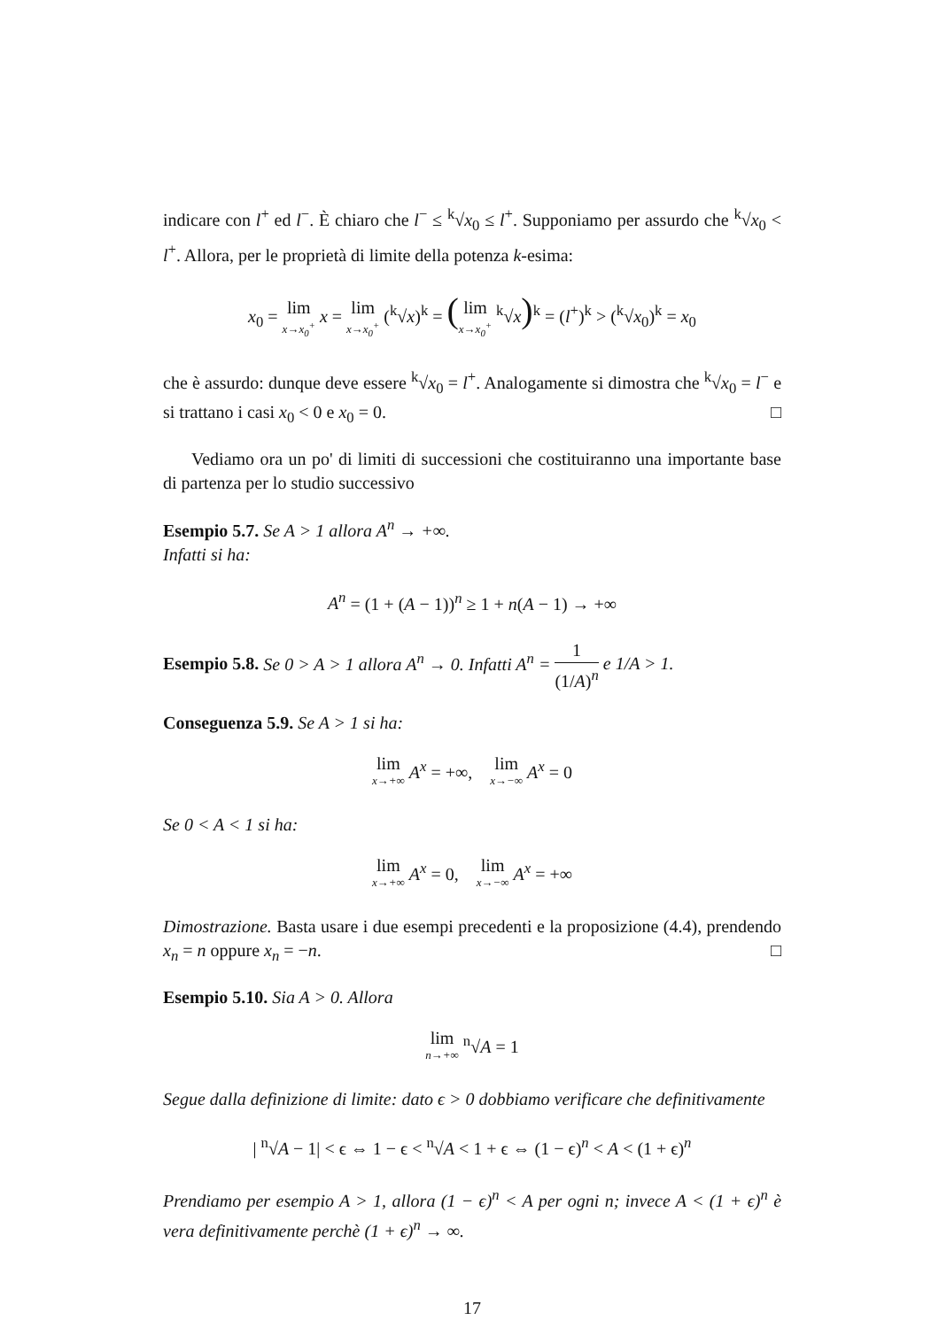indicare con l<sup>+</sup> ed l<sup>−</sup>. È chiaro che l<sup>−</sup> ≤ <sup>k</sup>√x<sub>0</sub> ≤ l<sup>+</sup>. Supponiamo per assurdo che <sup>k</sup>√x<sub>0</sub> < l<sup>+</sup>. Allora, per le proprietà di limite della potenza k-esima:
x<sub>0</sub> = lim x→x<sub>0</sub><sup>+</sup> x = lim x→x<sub>0</sub><sup>+</sup> (<sup>k</sup>√x)<sup>k</sup> = (lim x→x<sub>0</sub><sup>+</sup> <sup>k</sup>√x)<sup>k</sup> = (l<sup>+</sup>)<sup>k</sup> > (<sup>k</sup>√x<sub>0</sub>)<sup>k</sup> = x<sub>0</sub>
che è assurdo: dunque deve essere <sup>k</sup>√x<sub>0</sub> = l<sup>+</sup>. Analogamente si dimostra che <sup>k</sup>√x<sub>0</sub> = l<sup>−</sup> e si trattano i casi x<sub>0</sub> < 0 e x<sub>0</sub> = 0. □
Vediamo ora un po' di limiti di successioni che costituiranno una importante base di partenza per lo studio successivo
Esempio 5.7. Se A > 1 allora A<sup>n</sup> → +∞.
Infatti si ha:
A<sup>n</sup> = (1 + (A − 1))<sup>n</sup> ≥ 1 + n(A − 1) → +∞
Esempio 5.8. Se 0 > A > 1 allora A<sup>n</sup> → 0. Infatti A<sup>n</sup> = 1 (1/A)<sup>n</sup> e 1/A > 1.
Conseguenza 5.9. Se A > 1 si ha:
lim x→+∞ A<sup>x</sup> = +∞, lim x→−∞ A<sup>x</sup> = 0
Se 0 < A < 1 si ha:
lim x→+∞ A<sup>x</sup> = 0, lim x→−∞ A<sup>x</sup> = +∞
Dimostrazione. Basta usare i due esempi precedenti e la proposizione (4.4), prendendo x<sub>n</sub> = n oppure x<sub>n</sub> = −n. □
Esempio 5.10. Sia A > 0. Allora
lim n→+∞ <sup>n</sup>√A = 1
Segue dalla definizione di limite: dato ϵ > 0 dobbiamo verificare che definitivamente
| <sup>n</sup>√A − 1| < ϵ ⇔ 1 − ϵ < <sup>n</sup>√A < 1 + ϵ ⇔ (1 − ϵ)<sup>n</sup> < A < (1 + ϵ)<sup>n</sup>
Prendiamo per esempio A > 1, allora (1 − ϵ)<sup>n</sup> < A per ogni n; invece A < (1 + ϵ)<sup>n</sup> è vera definitivamente perchè (1 + ϵ)<sup>n</sup> → ∞.
17